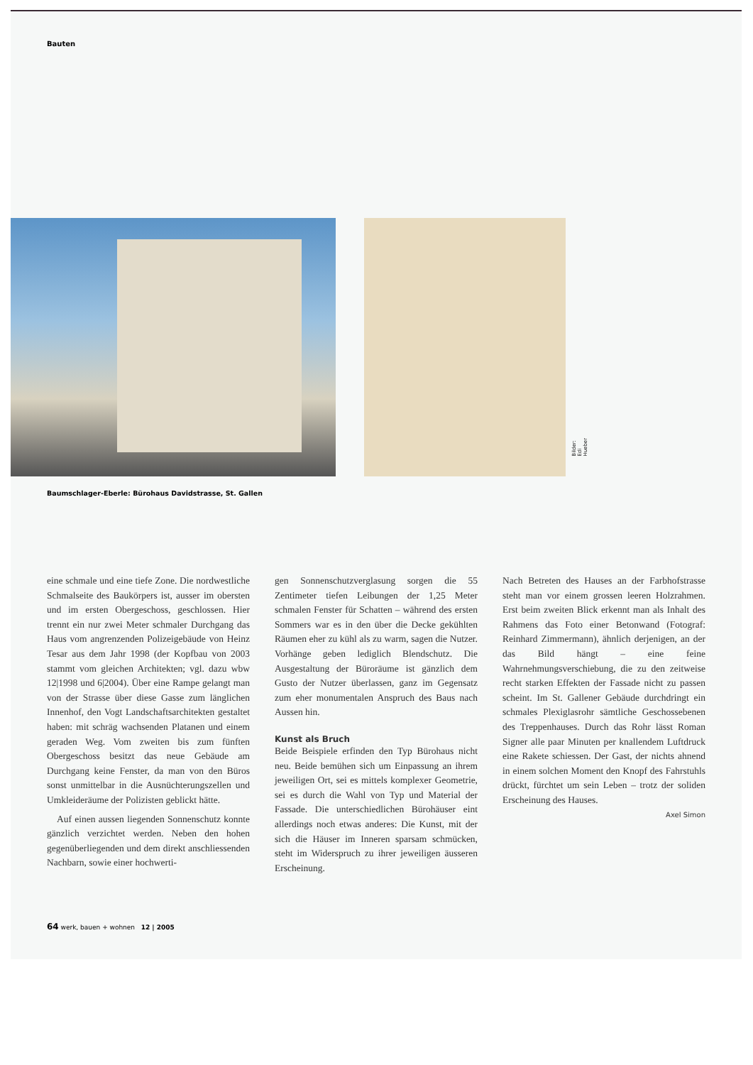Bauten
Bilder: Edi Hueber
Baumschlager-Eberle: Bürohaus Davidstrasse, St. Gallen
eine schmale und eine tiefe Zone. Die nordwestliche Schmalseite des Baukörpers ist, ausser im obersten und im ersten Obergeschoss, geschlossen. Hier trennt ein nur zwei Meter schmaler Durchgang das Haus vom angrenzenden Polizeigebäude von Heinz Tesar aus dem Jahr 1998 (der Kopfbau von 2003 stammt vom gleichen Architekten; vgl. dazu wbw 12|1998 und 6|2004). Über eine Rampe gelangt man von der Strasse über diese Gasse zum länglichen Innenhof, den Vogt Landschaftsarchitekten gestaltet haben: mit schräg wachsenden Platanen und einem geraden Weg. Vom zweiten bis zum fünften Obergeschoss besitzt das neue Gebäude am Durchgang keine Fenster, da man von den Büros sonst unmittelbar in die Ausnüchterungszellen und Umkleideräume der Polizisten geblickt hätte.
Auf einen aussen liegenden Sonnenschutz konnte gänzlich verzichtet werden. Neben den hohen gegenüberliegenden und dem direkt anschliessenden Nachbarn, sowie einer hochwerti-
gen Sonnenschutzverglasung sorgen die 55 Zentimeter tiefen Leibungen der 1,25 Meter schmalen Fenster für Schatten – während des ersten Sommers war es in den über die Decke gekühlten Räumen eher zu kühl als zu warm, sagen die Nutzer. Vorhänge geben lediglich Blendschutz. Die Ausgestaltung der Büroräume ist gänzlich dem Gusto der Nutzer überlassen, ganz im Gegensatz zum eher monumentalen Anspruch des Baus nach Aussen hin.
Kunst als Bruch
Beide Beispiele erfinden den Typ Bürohaus nicht neu. Beide bemühen sich um Einpassung an ihrem jeweiligen Ort, sei es mittels komplexer Geometrie, sei es durch die Wahl von Typ und Material der Fassade. Die unterschiedlichen Bürohäuser eint allerdings noch etwas anderes: Die Kunst, mit der sich die Häuser im Inneren sparsam schmücken, steht im Widerspruch zu ihrer jeweiligen äusseren Erscheinung.
Nach Betreten des Hauses an der Farbhofstrasse steht man vor einem grossen leeren Holzrahmen. Erst beim zweiten Blick erkennt man als Inhalt des Rahmens das Foto einer Betonwand (Fotograf: Reinhard Zimmermann), ähnlich derjenigen, an der das Bild hängt – eine feine Wahrnehmungsverschiebung, die zu den zeitweise recht starken Effekten der Fassade nicht zu passen scheint. Im St. Gallener Gebäude durchdringt ein schmales Plexiglasrohr sämtliche Geschossebenen des Treppenhauses. Durch das Rohr lässt Roman Signer alle paar Minuten per knallendem Luftdruck eine Rakete schiessen. Der Gast, der nichts ahnend in einem solchen Moment den Knopf des Fahrstuhls drückt, fürchtet um sein Leben – trotz der soliden Erscheinung des Hauses.
Axel Simon
64 werk, bauen + wohnen 12 | 2005